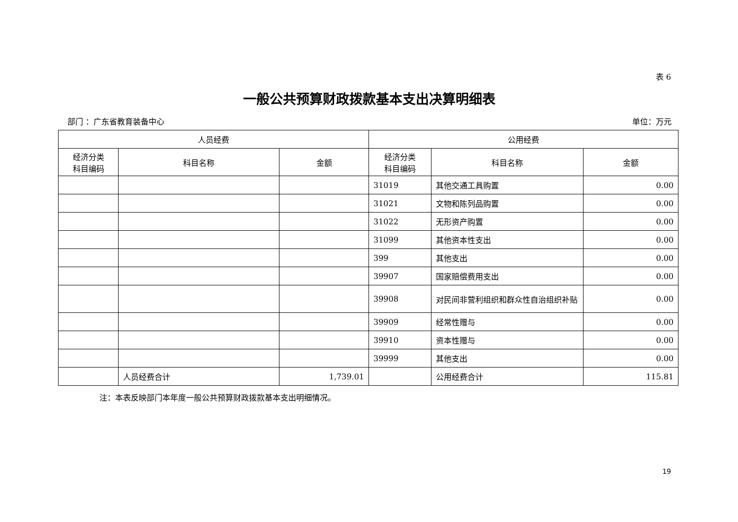表 6
一般公共预算财政拨款基本支出决算明细表
部门 ：广东省教育装备中心 单位：万元
| 人员经费 | | | 公用经费 | | |
| --- | --- | --- | --- | --- | --- |
| 经济分类 科目编码 | 科目名称 | 金额 | 经济分类 科目编码 | 科目名称 | 金额 |
| | | | 31019 | 其他交通工具购置 | 0.00 |
| | | | 31021 | 文物和陈列品购置 | 0.00 |
| | | | 31022 | 无形资产购置 | 0.00 |
| | | | 31099 | 其他资本性支出 | 0.00 |
| | | | 399 | 其他支出 | 0.00 |
| | | | 39907 | 国家赔偿费用支出 | 0.00 |
| | | | 39908 | 对民间非营利组织和群众性自治组织补贴 | 0.00 |
| | | | 39909 | 经常性赠与 | 0.00 |
| | | | 39910 | 资本性赠与 | 0.00 |
| | | | 39999 | 其他支出 | 0.00 |
| | 人员经费合计 | 1,739.01 | | 公用经费合计 | 115.81 |
注：本表反映部门本年度一般公共预算财政拨款基本支出明细情况。
19